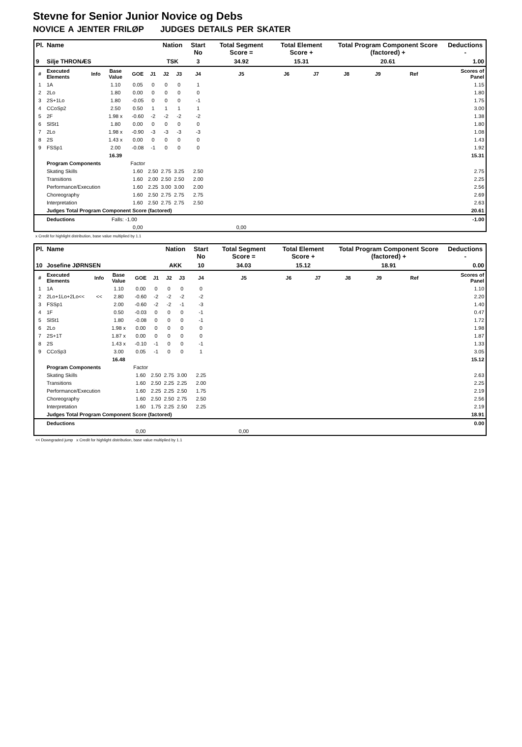Stevne for Senior Junior Novice og Debs
NOVICE A JENTER FRILØP JUDGES DETAILS PER SKATER
| Pl. | Name | | | | | Nation | | Start No | Total Segment Score = | Total Element Score + | | Total Program Component Score (factored) + | | | | Deductions - |
| --- | --- | --- | --- | --- | --- | --- | --- | --- | --- | --- | --- | --- | --- | --- | --- | --- |
| 9 | Silje THRONÆS | | | | | TSK | | 3 | 34.92 | 15.31 | | 20.61 | | | | 1.00 |
| # | Executed Elements | Info | Base Value | GOE | J1 | J2 | J3 | J4 | J5 | J6 | J7 | J8 | J9 | Ref | | Scores of Panel |
| 1 | 1A | | 1.10 | 0.05 | 0 | 0 | 0 | 1 | | | | | | | | 1.15 |
| 2 | 2Lo | | 1.80 | 0.00 | 0 | 0 | 0 | 0 | | | | | | | | 1.80 |
| 3 | 2S+1Lo | | 1.80 | -0.05 | 0 | 0 | 0 | -1 | | | | | | | | 1.75 |
| 4 | CCoSp2 | | 2.50 | 0.50 | 1 | 1 | 1 | 1 | | | | | | | | 3.00 |
| 5 | 2F | | 1.98 x | -0.60 | -2 | -2 | -2 | -2 | | | | | | | | 1.38 |
| 6 | SlSt1 | | 1.80 | 0.00 | 0 | 0 | 0 | 0 | | | | | | | | 1.80 |
| 7 | 2Lo | | 1.98 x | -0.90 | -3 | -3 | -3 | -3 | | | | | | | | 1.08 |
| 8 | 2S | | 1.43 x | 0.00 | 0 | 0 | 0 | 0 | | | | | | | | 1.43 |
| 9 | FSSp1 | | 2.00 | -0.08 | -1 | 0 | 0 | 0 | | | | | | | | 1.92 |
| | | | 16.39 | | | | | | | | | | | | | 15.31 |
| | Program Components | | | Factor | | | | | | | | | | | | |
| | Skating Skills | | | 1.60 | 2.50 | 2.75 | 3.25 | 2.50 | | | | | | | | 2.75 |
| | Transitions | | | 1.60 | 2.00 | 2.50 | 2.50 | 2.00 | | | | | | | | 2.25 |
| | Performance/Execution | | | 1.60 | 2.25 | 3.00 | 3.00 | 2.00 | | | | | | | | 2.56 |
| | Choreography | | | 1.60 | 2.50 | 2.75 | 2.75 | 2.75 | | | | | | | | 2.69 |
| | Interpretation | | | 1.60 | 2.50 | 2.75 | 2.75 | 2.50 | | | | | | | | 2.63 |
| | Judges Total Program Component Score (factored) | | | | | | | | | | | | | | | 20.61 |
| | Deductions | | Falls: -1.00 | | | | | | | | | | | | | -1.00 |
| | | | | 0,00 | | | | | 0,00 | | | | | | | |
x Credit for highlight distribution, base value multiplied by 1.1
| Pl. | Name | | | | | Nation | | Start No | Total Segment Score = | Total Element Score + | | Total Program Component Score (factored) + | | | | Deductions - |
| --- | --- | --- | --- | --- | --- | --- | --- | --- | --- | --- | --- | --- | --- | --- | --- | --- |
| 10 | Josefine JØRNSEN | | | | | AKK | | 10 | 34.03 | 15.12 | | 18.91 | | | | 0.00 |
| # | Executed Elements | Info | Base Value | GOE | J1 | J2 | J3 | J4 | J5 | J6 | J7 | J8 | J9 | Ref | | Scores of Panel |
| 1 | 1A | | 1.10 | 0.00 | 0 | 0 | 0 | 0 | | | | | | | | 1.10 |
| 2 | 2Lo+1Lo+2Lo<< | << | 2.80 | -0.60 | -2 | -2 | -2 | -2 | | | | | | | | 2.20 |
| 3 | FSSp1 | | 2.00 | -0.60 | -2 | -2 | -1 | -3 | | | | | | | | 1.40 |
| 4 | 1F | | 0.50 | -0.03 | 0 | 0 | 0 | -1 | | | | | | | | 0.47 |
| 5 | SlSt1 | | 1.80 | -0.08 | 0 | 0 | 0 | -1 | | | | | | | | 1.72 |
| 6 | 2Lo | | 1.98 x | 0.00 | 0 | 0 | 0 | 0 | | | | | | | | 1.98 |
| 7 | 2S+1T | | 1.87 x | 0.00 | 0 | 0 | 0 | 0 | | | | | | | | 1.87 |
| 8 | 2S | | 1.43 x | -0.10 | -1 | 0 | 0 | -1 | | | | | | | | 1.33 |
| 9 | CCoSp3 | | 3.00 | 0.05 | -1 | 0 | 0 | 1 | | | | | | | | 3.05 |
| | | | 16.48 | | | | | | | | | | | | | 15.12 |
| | Program Components | | | Factor | | | | | | | | | | | | |
| | Skating Skills | | | 1.60 | 2.50 | 2.75 | 3.00 | 2.25 | | | | | | | | 2.63 |
| | Transitions | | | 1.60 | 2.50 | 2.25 | 2.25 | 2.00 | | | | | | | | 2.25 |
| | Performance/Execution | | | 1.60 | 2.25 | 2.25 | 2.50 | 1.75 | | | | | | | | 2.19 |
| | Choreography | | | 1.60 | 2.50 | 2.50 | 2.75 | 2.50 | | | | | | | | 2.56 |
| | Interpretation | | | 1.60 | 1.75 | 2.25 | 2.50 | 2.25 | | | | | | | | 2.19 |
| | Judges Total Program Component Score (factored) | | | | | | | | | | | | | | | 18.91 |
| | Deductions | | | | | | | | | | | | | | | 0.00 |
| | | | | 0,00 | | | | | 0,00 | | | | | | | |
<< Downgraded jump x Credit for highlight distribution, base value multiplied by 1.1